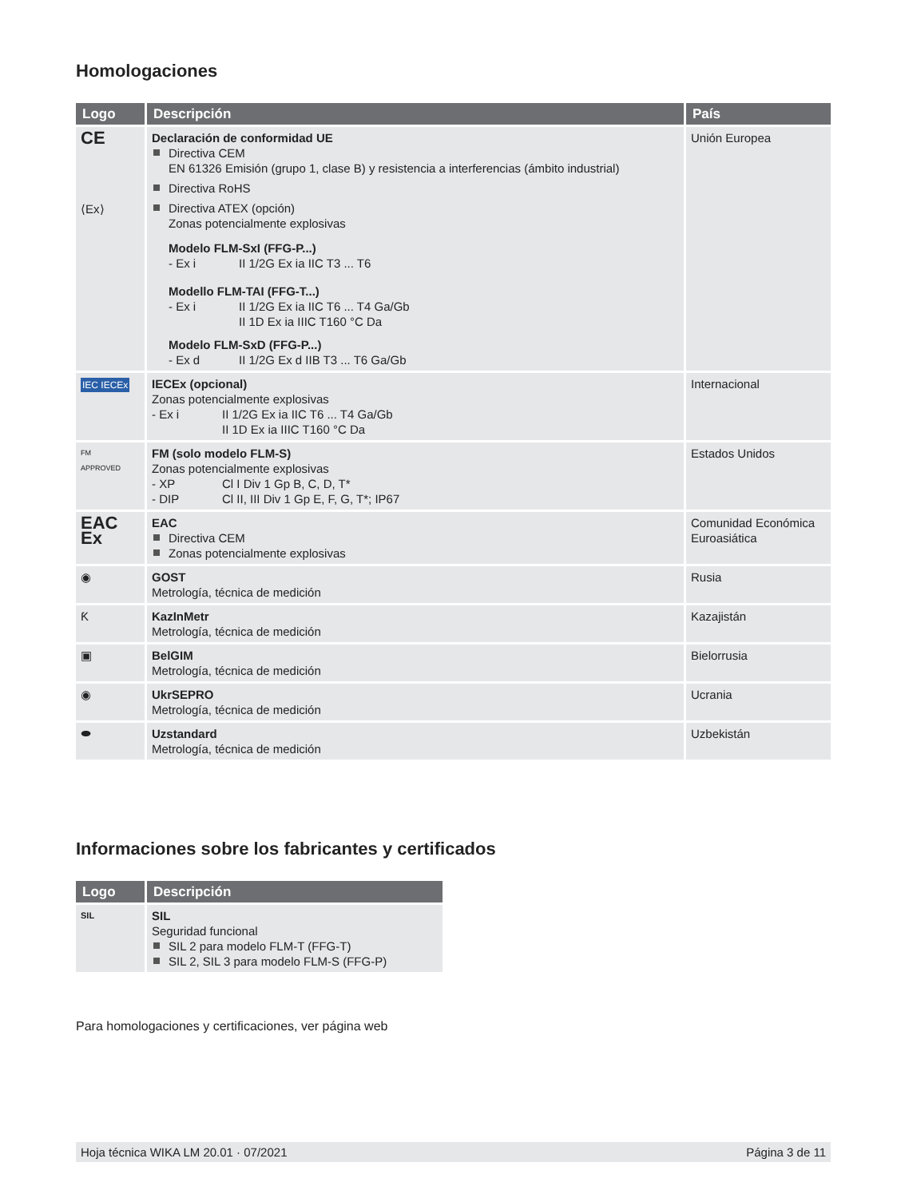Homologaciones
| Logo | Descripción | País |
| --- | --- | --- |
| CE ⟨Ex⟩ | Declaración de conformidad UE Directiva CEM EN 61326 Emisión (grupo 1, clase B) y resistencia a interferencias (ámbito industrial) Directiva RoHS Directiva ATEX (opción) Zonas potencialmente explosivas Modelo FLM-SxI (FFG-P...) - Ex i II 1/2G Ex ia IIC T3 ... T6 Modello FLM-TAI (FFG-T...) - Ex i II 1/2G Ex ia IIC T6 ... T4 Ga/Gb II 1D Ex ia IIIC T160 °C Da Modelo FLM-SxD (FFG-P...) - Ex d II 1/2G Ex d IIB T3 ... T6 Ga/Gb | Unión Europea |
| IEC IECEx | IECEx (opcional) Zonas potencialmente explosivas - Ex i II 1/2G Ex ia IIC T6 ... T4 Ga/Gb II 1D Ex ia IIIC T160 °C Da | Internacional |
| FM APPROVED | FM (solo modelo FLM-S) Zonas potencialmente explosivas - XP Cl I Div 1 Gp B, C, D, T* - DIP Cl II, III Div 1 Gp E, F, G, T*; IP67 | Estados Unidos |
| EAC Ex | EAC Directiva CEM Zonas potencialmente explosivas | Comunidad Económica Euroasiática |
| ◉ | GOST Metrología, técnica de medición | Rusia |
| Ƙ | KazInMetr Metrología, técnica de medición | Kazajistán |
| ▣ | BelGIM Metrología, técnica de medición | Bielorrusia |
| ◉ | UkrSEPRO Metrología, técnica de medición | Ucrania |
| ⬬ | Uzstandard Metrología, técnica de medición | Uzbekistán |
Informaciones sobre los fabricantes y certificados
| Logo | Descripción |
| --- | --- |
| SIL | SIL Seguridad funcional SIL 2 para modelo FLM-T (FFG-T) SIL 2, SIL 3 para modelo FLM-S (FFG-P) |
Para homologaciones y certificaciones, ver página web
Hoja técnica WIKA LM 20.01 · 07/2021 Página 3 de 11